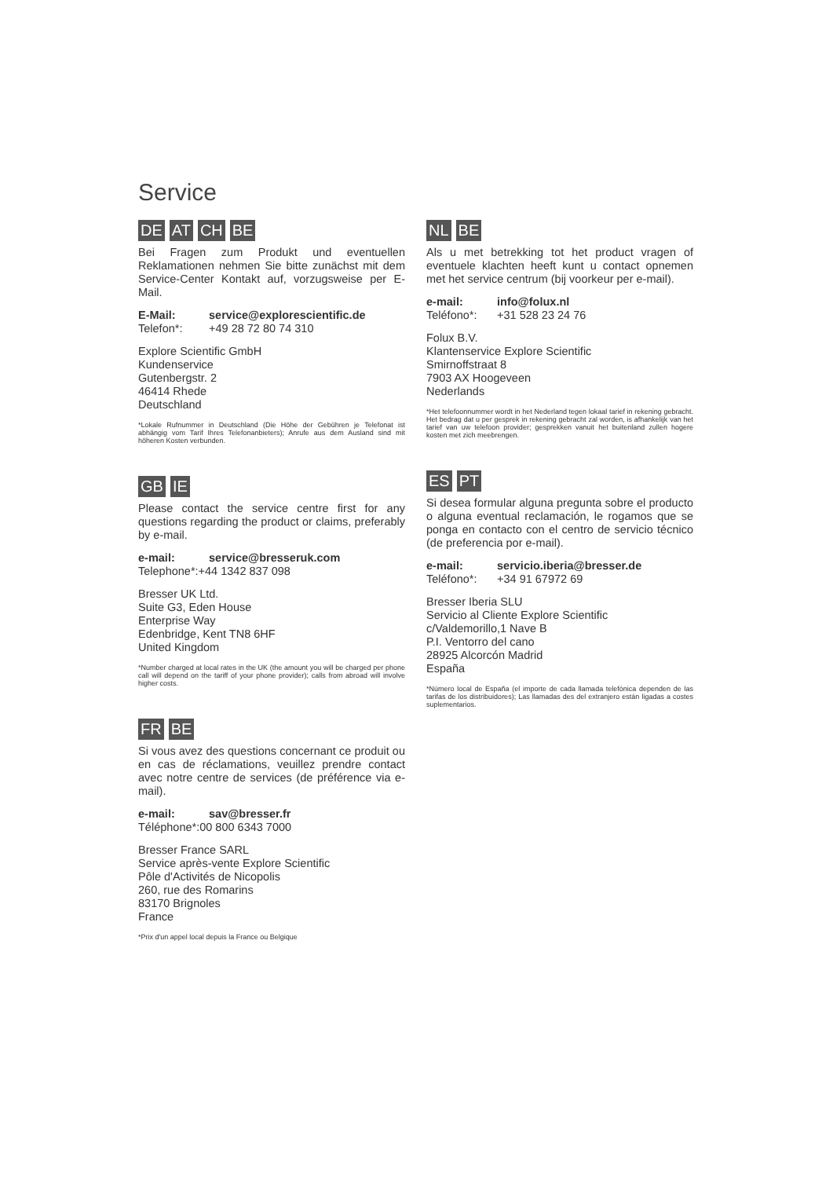Service
DE AT CH BE
Bei Fragen zum Produkt und eventuellen Reklamationen nehmen Sie bitte zunächst mit dem Service-Center Kontakt auf, vorzugsweise per E-Mail.
E-Mail: service@explorescientific.de
Telefon*: +49 28 72 80 74 310
Explore Scientific GmbH
Kundenservice
Gutenbergstr. 2
46414 Rhede
Deutschland
*Lokale Rufnummer in Deutschland (Die Höhe der Gebühren je Telefonat ist abhängig vom Tarif Ihres Telefonanbieters); Anrufe aus dem Ausland sind mit höheren Kosten verbunden.
GB IE
Please contact the service centre first for any questions regarding the product or claims, preferably by e-mail.
e-mail: service@bresseruk.com
Telephone*:+44 1342 837 098
Bresser UK Ltd.
Suite G3, Eden House
Enterprise Way
Edenbridge, Kent TN8 6HF
United Kingdom
*Number charged at local rates in the UK (the amount you will be charged per phone call will depend on the tariff of your phone provider); calls from abroad will involve higher costs.
FR BE
Si vous avez des questions concernant ce produit ou en cas de réclamations, veuillez prendre contact avec notre centre de services (de préférence via e-mail).
e-mail: sav@bresser.fr
Téléphone*:00 800 6343 7000
Bresser France SARL
Service après-vente Explore Scientific
Pôle d'Activités de Nicopolis
260, rue des Romarins
83170 Brignoles
France
*Prix d'un appel local depuis la France ou Belgique
NL BE
Als u met betrekking tot het product vragen of eventuele klachten heeft kunt u contact opnemen met het service centrum (bij voorkeur per e-mail).
e-mail: info@folux.nl
Teléfono*: +31 528 23 24 76
Folux B.V.
Klantenservice Explore Scientific
Smirnoffstraat 8
7903 AX Hoogeveen
Nederlands
*Het telefoonnummer wordt in het Nederland tegen lokaal tarief in rekening gebracht. Het bedrag dat u per gesprek in rekening gebracht zal worden, is afhankelijk van het tarief van uw telefoon provider; gesprekken vanuit het buitenland zullen hogere kosten met zich meebrengen.
ES PT
Si desea formular alguna pregunta sobre el producto o alguna eventual reclamación, le rogamos que se ponga en contacto con el centro de servicio técnico (de preferencia por e-mail).
e-mail: servicio.iberia@bresser.de
Teléfono*: +34 91 67972 69
Bresser Iberia SLU
Servicio al Cliente Explore Scientific
c/Valdemorillo,1 Nave B
P.I. Ventorro del cano
28925 Alcorcón Madrid
España
*Número local de España (el importe de cada llamada telefónica dependen de las tarifas de los distribuidores); Las llamadas des del extranjero están ligadas a costes suplementarios.